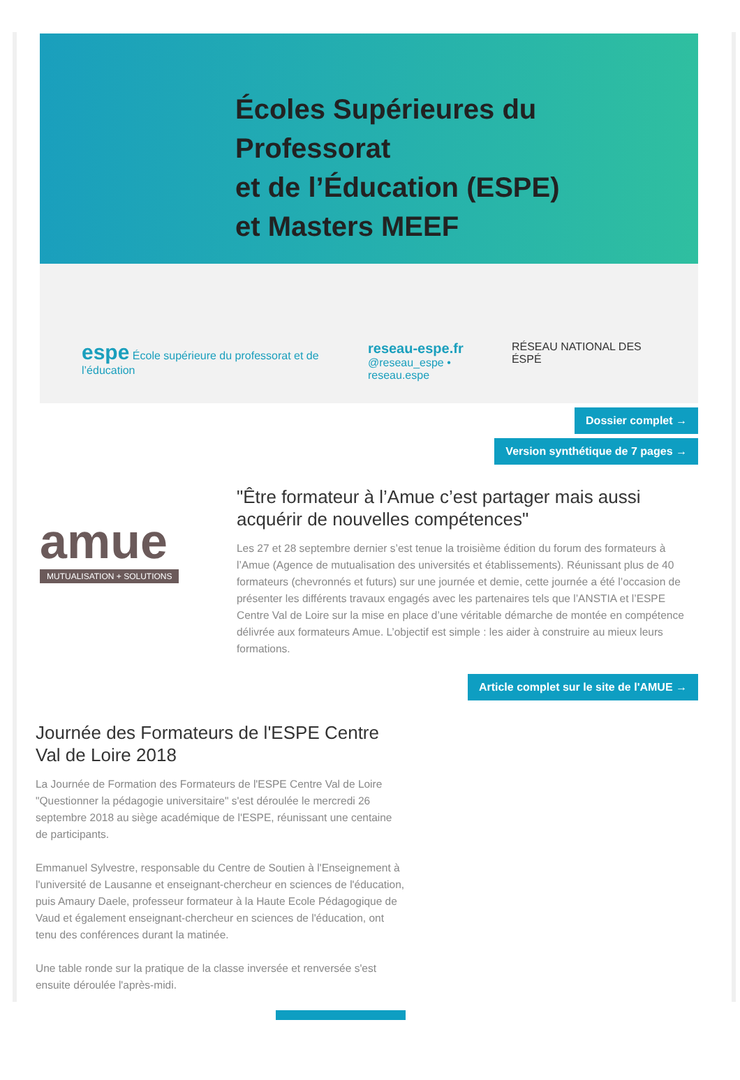Écoles Supérieures du Professorat
et de l’Éducation (ESPE)
et Masters MEEF
espe École supérieure du professorat et de l’éducation
reseau-espe.fr
@reseau_espe • reseau.espe
RÉSEAU NATIONAL DES ÉSPÉ
Dossier complet →
Version synthétique de 7 pages →
amue
MUTUALISATION + SOLUTIONS
"Être formateur à l’Amue c’est partager mais aussi acquérir de nouvelles compétences"
Les 27 et 28 septembre dernier s’est tenue la troisième édition du forum des formateurs à l’Amue (Agence de mutualisation des universités et établissements). Réunissant plus de 40 formateurs (chevronnés et futurs) sur une journée et demie, cette journée a été l’occasion de présenter les différents travaux engagés avec les partenaires tels que l’ANSTIA et l’ESPE Centre Val de Loire sur la mise en place d’une véritable démarche de montée en compétence délivrée aux formateurs Amue. L’objectif est simple : les aider à construire au mieux leurs formations.
Article complet sur le site de l'AMUE →
Journée des Formateurs de l'ESPE Centre Val de Loire 2018
La Journée de Formation des Formateurs de l'ESPE Centre Val de Loire "Questionner la pédagogie universitaire" s'est déroulée le mercredi 26 septembre 2018 au siège académique de l'ESPE, réunissant une centaine de participants.
Emmanuel Sylvestre, responsable du Centre de Soutien à l'Enseignement à l'université de Lausanne et enseignant-chercheur en sciences de l'éducation, puis Amaury Daele, professeur formateur à la Haute Ecole Pédagogique de Vaud et également enseignant-chercheur en sciences de l'éducation, ont tenu des conférences durant la matinée.
Une table ronde sur la pratique de la classe inversée et renversée s'est ensuite déroulée l'après-midi.